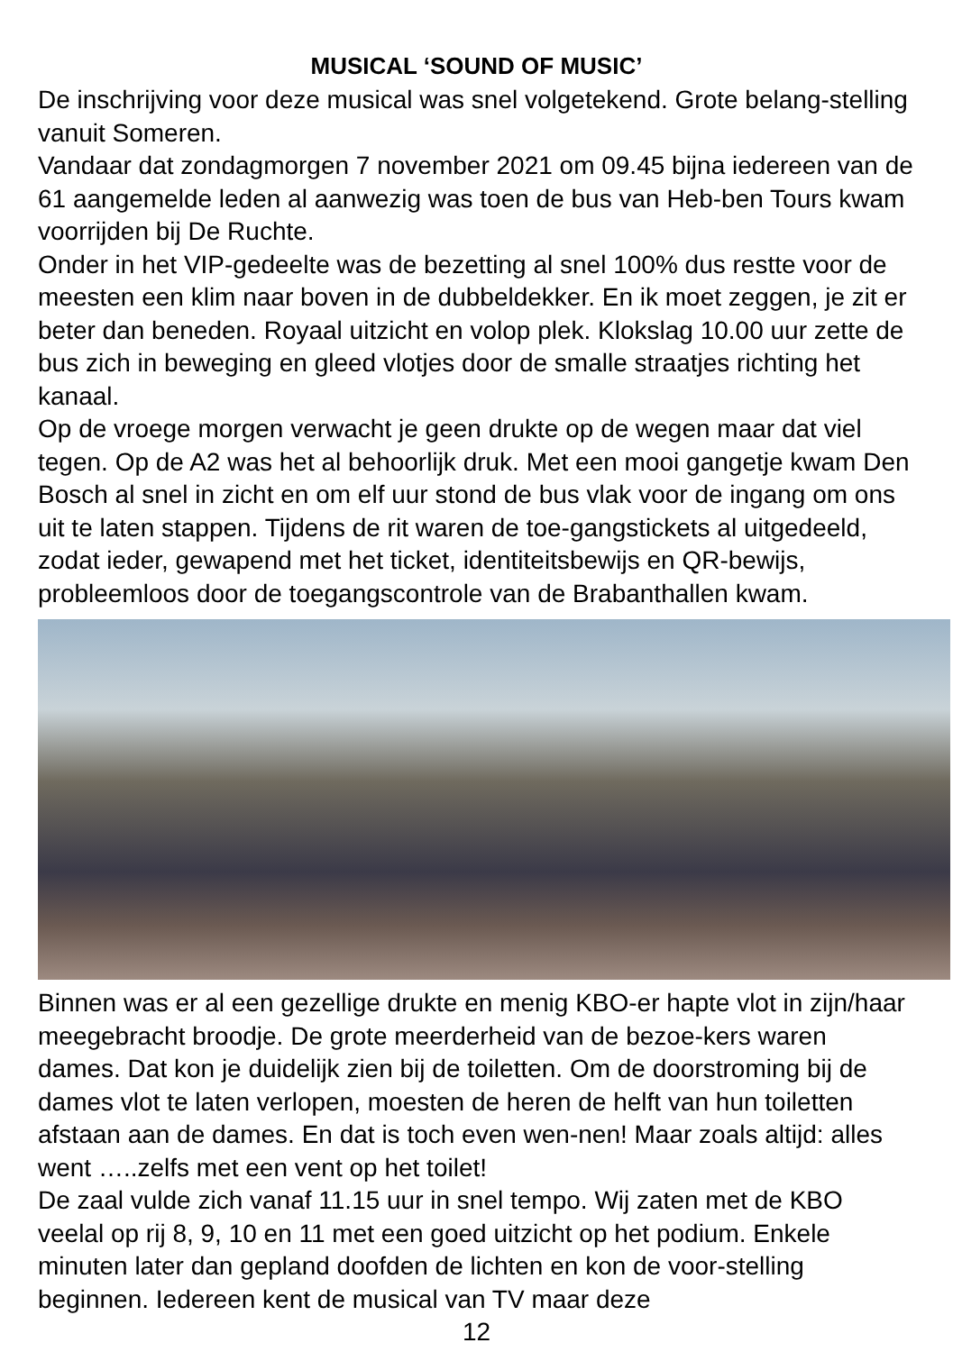MUSICAL ‘SOUND OF MUSIC’
De inschrijving voor deze musical was snel volgetekend. Grote belang-stelling vanuit Someren.
Vandaar dat zondagmorgen 7 november 2021 om 09.45 bijna iedereen van de 61 aangemelde leden al aanwezig was toen de bus van Heb-ben Tours kwam voorrijden bij De Ruchte.
Onder in het VIP-gedeelte was de bezetting al snel 100% dus restte voor de meesten een klim naar boven in de dubbeldekker. En ik moet zeggen, je zit er beter dan beneden. Royaal uitzicht en volop plek. Klokslag 10.00 uur zette de bus zich in beweging en gleed vlotjes door de smalle straatjes richting het kanaal.
Op de vroege morgen verwacht je geen drukte op de wegen maar dat viel tegen. Op de A2 was het al behoorlijk druk. Met een mooi gangetje kwam Den Bosch al snel in zicht en om elf uur stond de bus vlak voor de ingang om ons uit te laten stappen. Tijdens de rit waren de toe-gangstickets al uitgedeeld, zodat ieder, gewapend met het ticket, identiteitsbewijs en QR-bewijs, probleemloos door de toegangscontrole van de Brabanthallen kwam.
Binnen was er al een gezellige drukte en menig KBO-er hapte vlot in zijn/haar meegebracht broodje. De grote meerderheid van de bezoe-kers waren dames. Dat kon je duidelijk zien bij de toiletten. Om de doorstroming bij de dames vlot te laten verlopen, moesten de heren de helft van hun toiletten afstaan aan de dames. En dat is toch even wen-nen! Maar zoals altijd: alles went …..zelfs met een vent op het toilet!
De zaal vulde zich vanaf 11.15 uur in snel tempo. Wij zaten met de KBO veelal op rij 8, 9, 10 en 11 met een goed uitzicht op het podium. Enkele minuten later dan gepland doofden de lichten en kon de voor-stelling beginnen. Iedereen kent de musical van TV maar deze
12